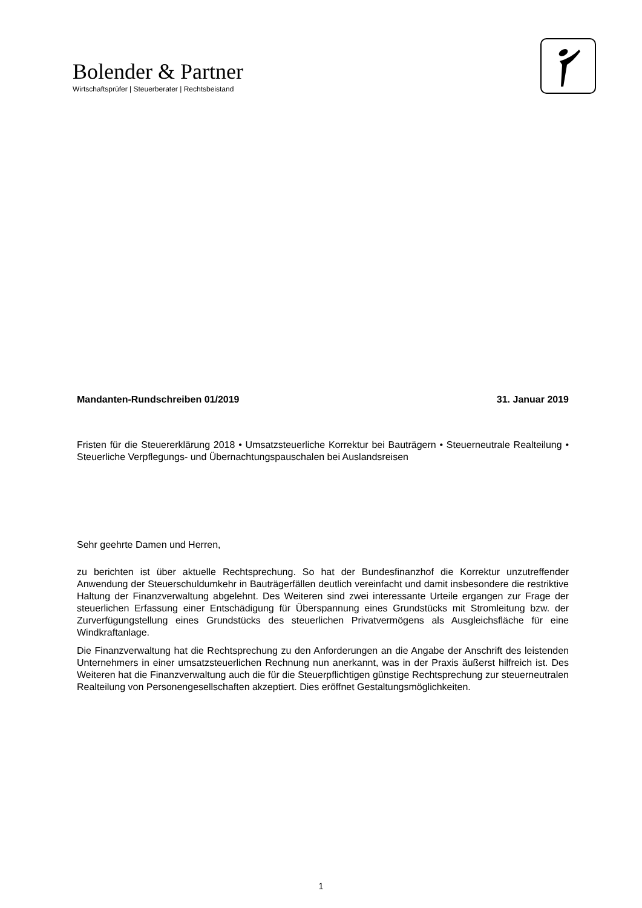Bolender & Partner
Wirtschaftsprüfer | Steuerberater | Rechtsbeistand
Mandanten-Rundschreiben 01/2019 31. Januar 2019
Fristen für die Steuererklärung 2018 • Umsatzsteuerliche Korrektur bei Bauträgern • Steuerneutrale Realteilung • Steuerliche Verpflegungs- und Übernachtungspauschalen bei Auslandsreisen
Sehr geehrte Damen und Herren,
zu berichten ist über aktuelle Rechtsprechung. So hat der Bundesfinanzhof die Korrektur unzutreffender Anwendung der Steuerschuldumkehr in Bauträgerfällen deutlich vereinfacht und damit insbesondere die restriktive Haltung der Finanzverwaltung abgelehnt. Des Weiteren sind zwei interessante Urteile ergangen zur Frage der steuerlichen Erfassung einer Entschädigung für Überspannung eines Grundstücks mit Stromleitung bzw. der Zurverfügungstellung eines Grundstücks des steuerlichen Privatvermögens als Ausgleichsfläche für eine Windkraftanlage.
Die Finanzverwaltung hat die Rechtsprechung zu den Anforderungen an die Angabe der Anschrift des leistenden Unternehmers in einer umsatzsteuerlichen Rechnung nun anerkannt, was in der Praxis äußerst hilfreich ist. Des Weiteren hat die Finanzverwaltung auch die für die Steuerpflichtigen günstige Rechtsprechung zur steuerneutralen Realteilung von Personengesellschaften akzeptiert. Dies eröffnet Gestaltungsmöglichkeiten.
1